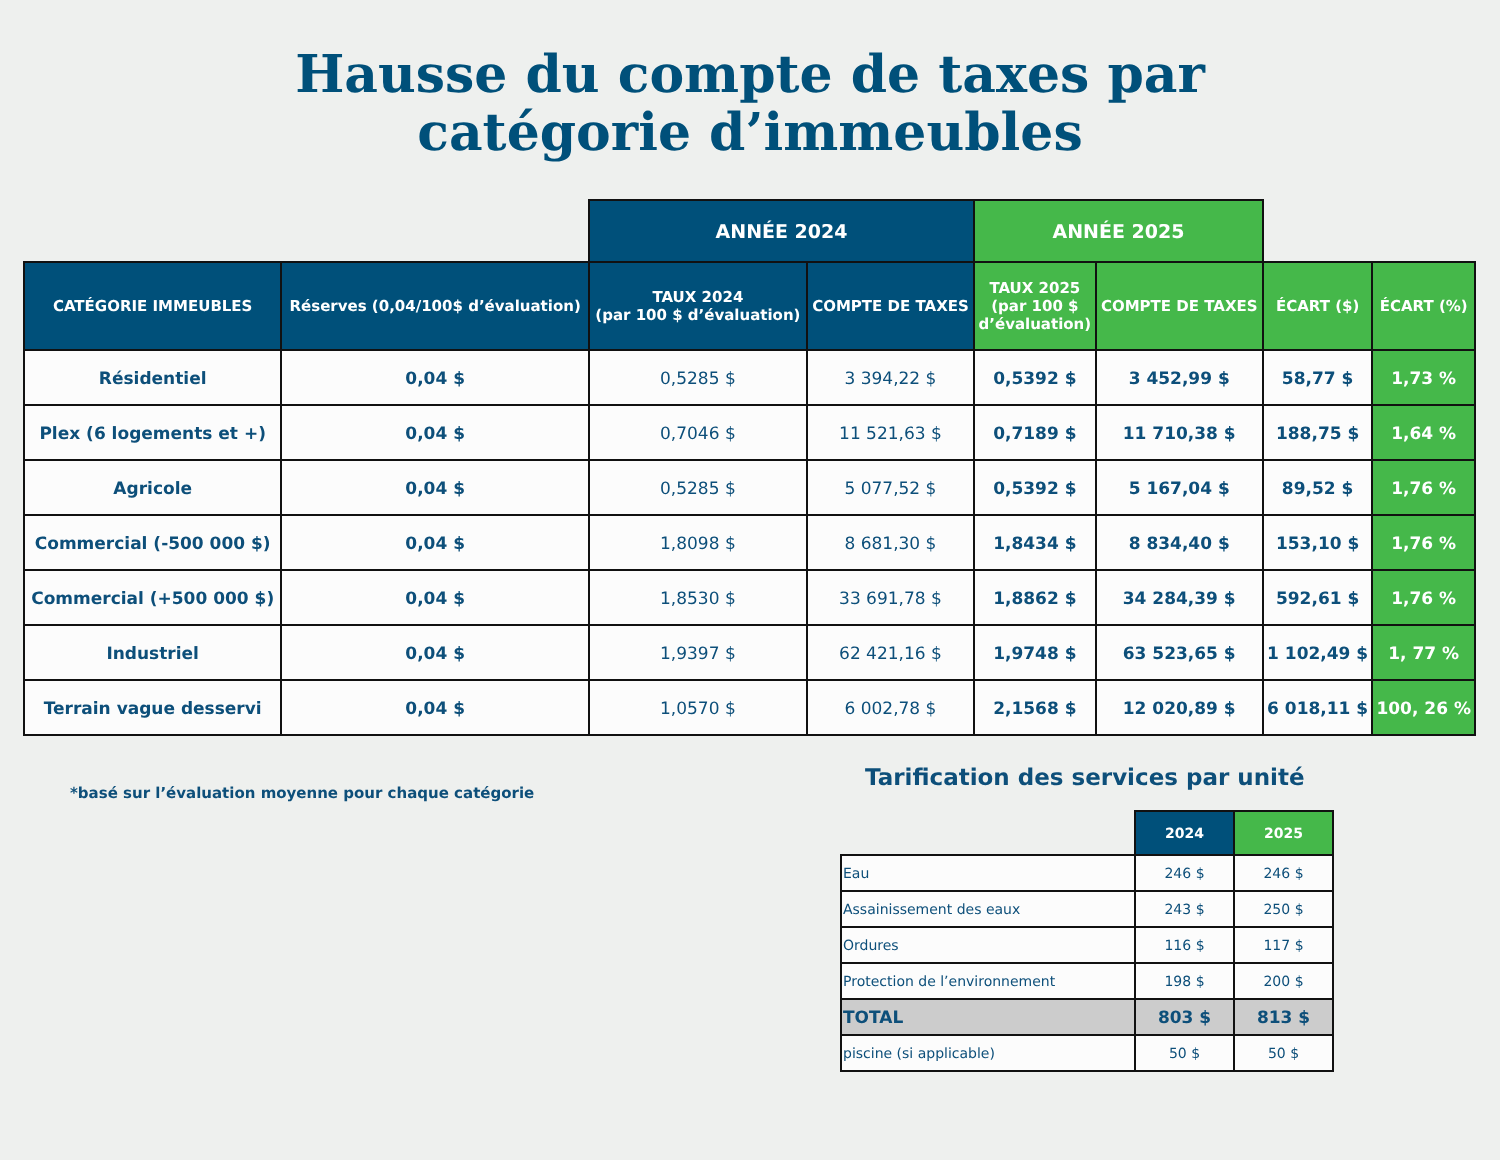Hausse du compte de taxes par
catégorie d’immeubles
| | | ANNÉE 2024 | | ANNÉE 2025 | | | |
| --- | --- | --- | --- | --- | --- | --- | --- |
| CATÉGORIE IMMEUBLES | Réserves (0,04/100$ d’évaluation) | TAUX 2024 (par 100 $ d’évaluation) | COMPTE DE TAXES | TAUX 2025 (par 100 $ d’évaluation) | COMPTE DE TAXES | ÉCART ($) | ÉCART (%) |
| Résidentiel | 0,04 $ | 0,5285 $ | 3 394,22 $ | 0,5392 $ | 3 452,99 $ | 58,77 $ | 1,73 % |
| Plex (6 logements et +) | 0,04 $ | 0,7046 $ | 11 521,63 $ | 0,7189 $ | 11 710,38 $ | 188,75 $ | 1,64 % |
| Agricole | 0,04 $ | 0,5285 $ | 5 077,52 $ | 0,5392 $ | 5 167,04 $ | 89,52 $ | 1,76 % |
| Commercial (-500 000 $) | 0,04 $ | 1,8098 $ | 8 681,30 $ | 1,8434 $ | 8 834,40 $ | 153,10 $ | 1,76 % |
| Commercial (+500 000 $) | 0,04 $ | 1,8530 $ | 33 691,78 $ | 1,8862 $ | 34 284,39 $ | 592,61 $ | 1,76 % |
| Industriel | 0,04 $ | 1,9397 $ | 62 421,16 $ | 1,9748 $ | 63 523,65 $ | 1 102,49 $ | 1, 77 % |
| Terrain vague desservi | 0,04 $ | 1,0570 $ | 6 002,78 $ | 2,1568 $ | 12 020,89 $ | 6 018,11 $ | 100, 26 % |
*basé sur l’évaluation moyenne pour chaque catégorie
Tarification des services par unité
| | 2024 | 2025 |
| --- | --- | --- |
| Eau | 246 $ | 246 $ |
| Assainissement des eaux | 243 $ | 250 $ |
| Ordures | 116 $ | 117 $ |
| Protection de l’environnement | 198 $ | 200 $ |
| TOTAL | 803 $ | 813 $ |
| piscine (si applicable) | 50 $ | 50 $ |